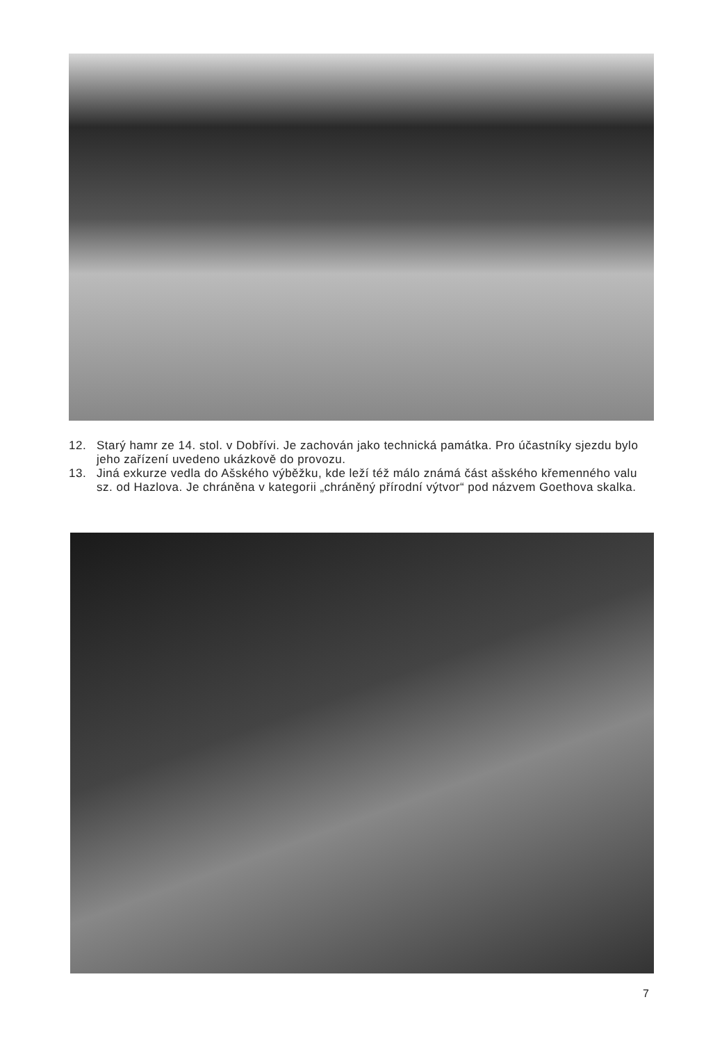12. Starý hamr ze 14. stol. v Dobřívi. Je zachován jako technická památka. Pro účastníky sjezdu bylo jeho zařízení uvedeno ukázkově do provozu.
13. Jiná exkurze vedla do Ašského výběžku, kde leží též málo známá část ašského křemenného valu sz. od Hazlova. Je chráněna v kategorii „chráněný přírodní výtvor“ pod názvem Goethova skalka.
7